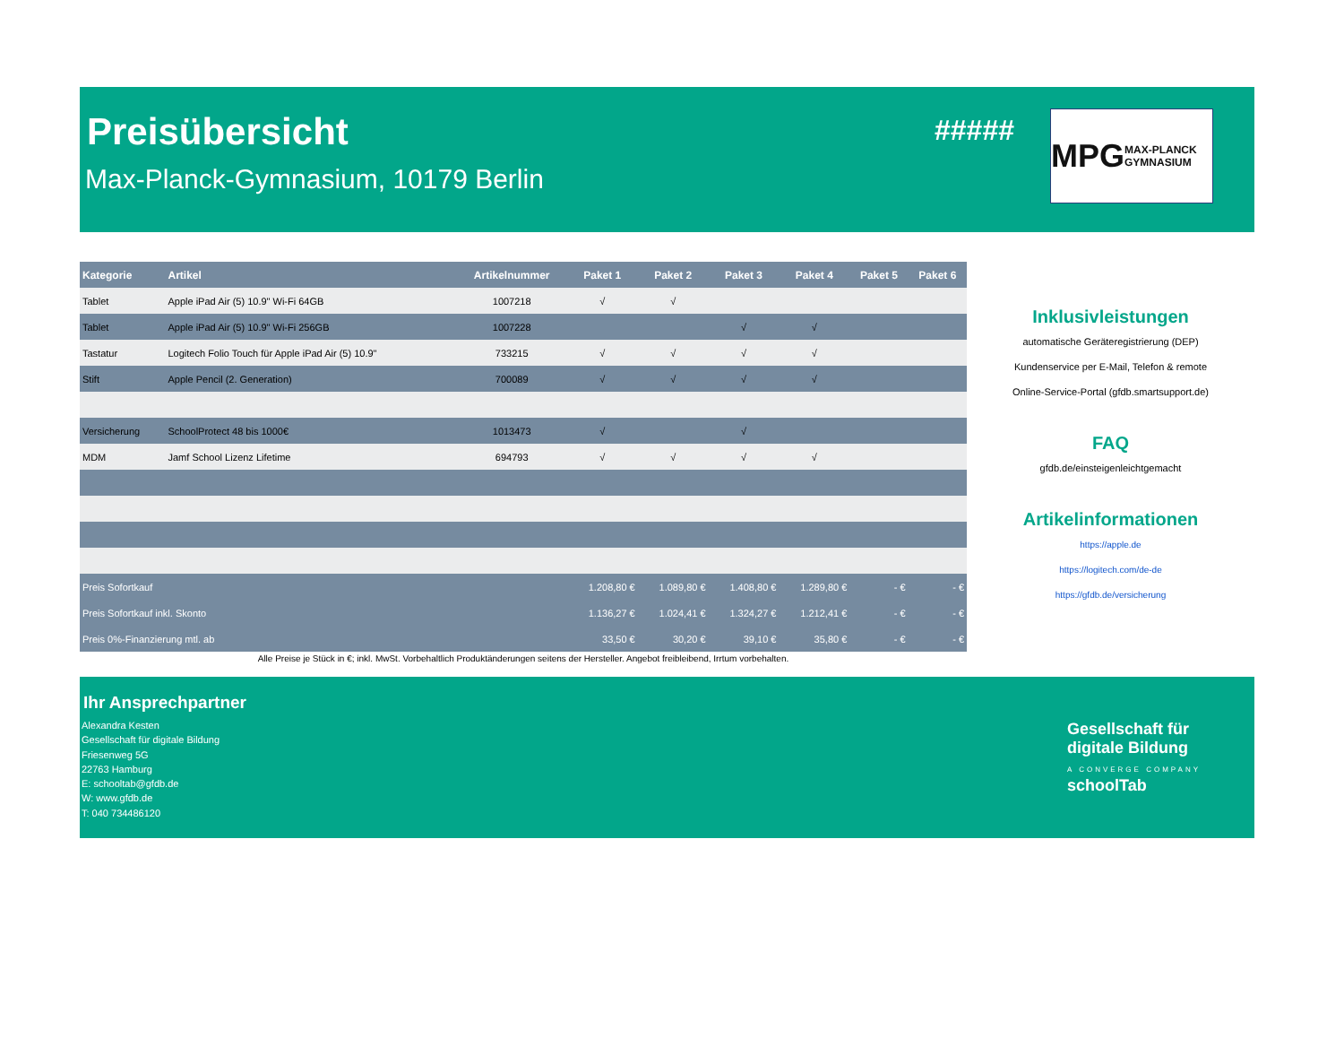Preisübersicht
Max-Planck-Gymnasium, 10179 Berlin
#####
MPG MAX-PLANCK GYMNASIUM
| Kategorie | Artikel | Artikelnummer | Paket 1 | Paket 2 | Paket 3 | Paket 4 | Paket 5 | Paket 6 |
| --- | --- | --- | --- | --- | --- | --- | --- | --- |
| Tablet | Apple iPad Air (5) 10.9" Wi-Fi 64GB | 1007218 | √ | √ | | | | |
| Tablet | Apple iPad Air (5) 10.9" Wi-Fi 256GB | 1007228 | | | √ | √ | | |
| Tastatur | Logitech Folio Touch für Apple iPad Air (5) 10.9" | 733215 | √ | √ | √ | √ | | |
| Stift | Apple Pencil (2. Generation) | 700089 | √ | √ | √ | √ | | |
| Versicherung | SchoolProtect 48 bis 1000€ | 1013473 | √ | | √ | | | |
| MDM | Jamf School Lizenz Lifetime | 694793 | √ | √ | √ | √ | | |
| Preis Sofortkauf | | | 1.208,80 € | 1.089,80 € | 1.408,80 € | 1.289,80 € | - € | - € |
| Preis Sofortkauf inkl. Skonto | | | 1.136,27 € | 1.024,41 € | 1.324,27 € | 1.212,41 € | - € | - € |
| Preis 0%-Finanzierung mtl. ab | | | 33,50 € | 30,20 € | 39,10 € | 35,80 € | - € | - € |
Alle Preise je Stück in €; inkl. MwSt. Vorbehaltlich Produktänderungen seitens der Hersteller. Angebot freibleibend, Irrtum vorbehalten.
Inklusivleistungen
automatische Geräteregistrierung (DEP)
Kundenservice per E-Mail, Telefon & remote
Online-Service-Portal (gfdb.smartsupport.de)
FAQ
gfdb.de/einsteigenleichtgemacht
Artikelinformationen
https://apple.de
https://logitech.com/de-de
https://gfdb.de/versicherung
Ihr Ansprechpartner
Alexandra Kesten
Gesellschaft für digitale Bildung
Friesenweg 5G
22763 Hamburg
E: schooltab@gfdb.de
W: www.gfdb.de
T: 040 734486120
Gesellschaft für
digitale Bildung
A CONVERGE COMPANY
schoolTab